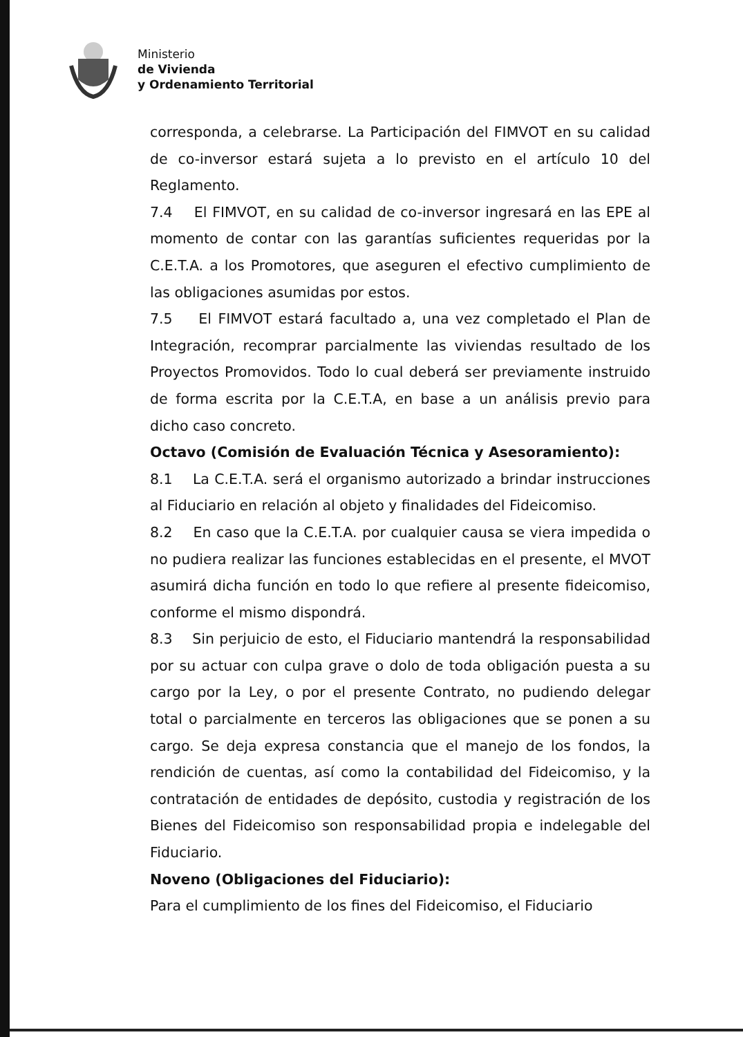Ministerio
de Vivienda
y Ordenamiento Territorial
corresponda, a celebrarse. La Participación del FIMVOT en su calidad de co-inversor estará sujeta a lo previsto en el artículo 10 del Reglamento.
7.4 El FIMVOT, en su calidad de co-inversor ingresará en las EPE al momento de contar con las garantías suficientes requeridas por la C.E.T.A. a los Promotores, que aseguren el efectivo cumplimiento de las obligaciones asumidas por estos.
7.5 El FIMVOT estará facultado a, una vez completado el Plan de Integración, recomprar parcialmente las viviendas resultado de los Proyectos Promovidos. Todo lo cual deberá ser previamente instruido de forma escrita por la C.E.T.A, en base a un análisis previo para dicho caso concreto.
Octavo (Comisión de Evaluación Técnica y Asesoramiento):
8.1 La C.E.T.A. será el organismo autorizado a brindar instrucciones al Fiduciario en relación al objeto y finalidades del Fideicomiso.
8.2 En caso que la C.E.T.A. por cualquier causa se viera impedida o no pudiera realizar las funciones establecidas en el presente, el MVOT asumirá dicha función en todo lo que refiere al presente fideicomiso, conforme el mismo dispondrá.
8.3 Sin perjuicio de esto, el Fiduciario mantendrá la responsabilidad por su actuar con culpa grave o dolo de toda obligación puesta a su cargo por la Ley, o por el presente Contrato, no pudiendo delegar total o parcialmente en terceros las obligaciones que se ponen a su cargo. Se deja expresa constancia que el manejo de los fondos, la rendición de cuentas, así como la contabilidad del Fideicomiso, y la contratación de entidades de depósito, custodia y registración de los Bienes del Fideicomiso son responsabilidad propia e indelegable del Fiduciario.
Noveno (Obligaciones del Fiduciario):
Para el cumplimiento de los fines del Fideicomiso, el Fiduciario